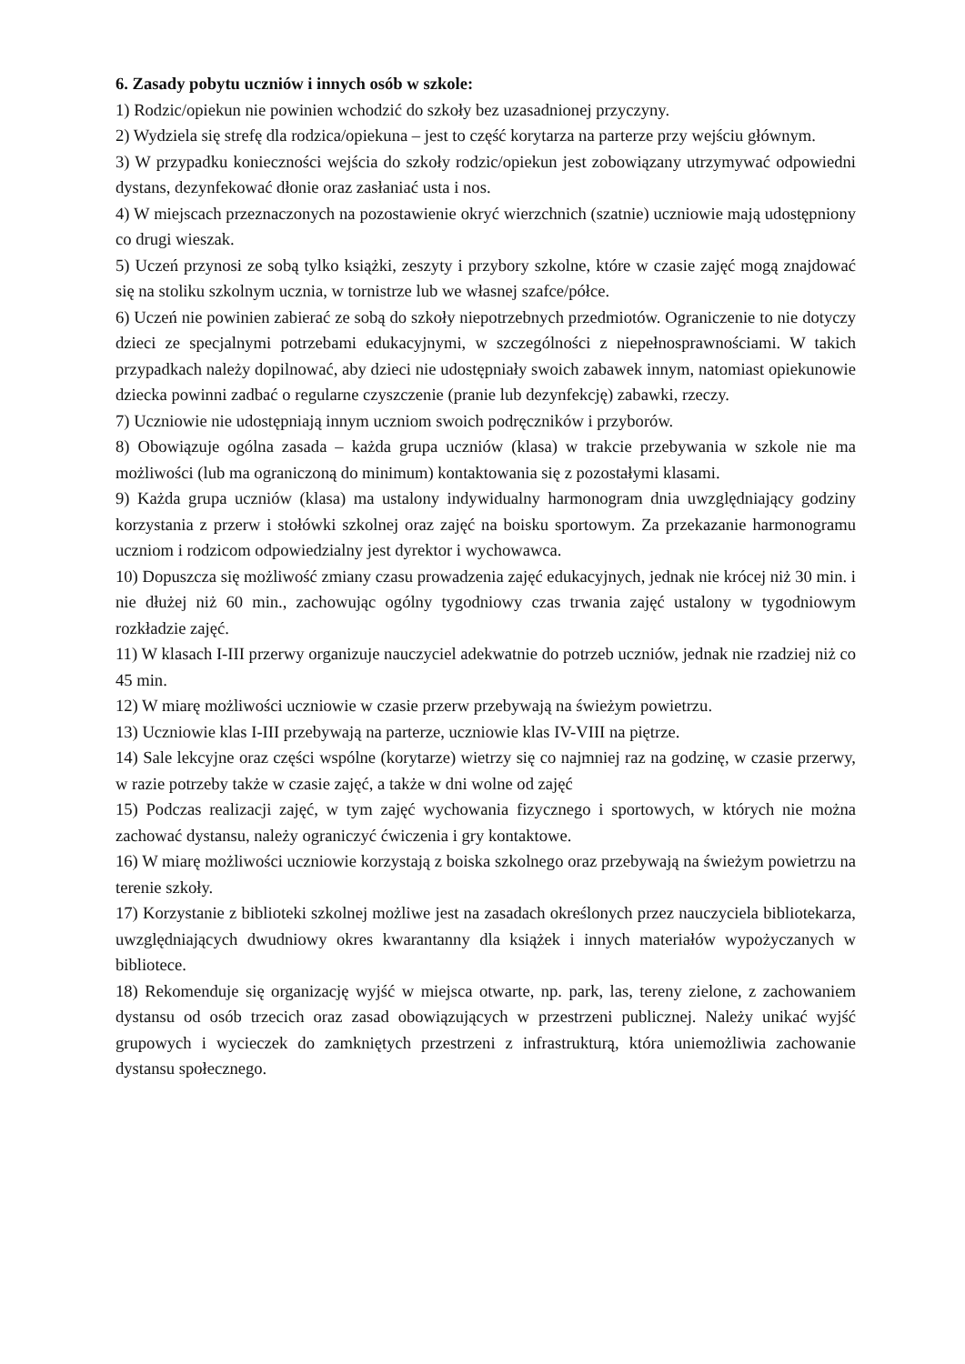6. Zasady pobytu uczniów i innych osób w szkole:
1) Rodzic/opiekun nie powinien wchodzić do szkoły bez uzasadnionej przyczyny.
2) Wydziela się strefę dla rodzica/opiekuna – jest to część korytarza na parterze przy wejściu głównym.
3) W przypadku konieczności wejścia do szkoły rodzic/opiekun jest zobowiązany utrzymywać odpowiedni dystans, dezynfekować dłonie oraz zasłaniać usta i nos.
4) W miejscach przeznaczonych na pozostawienie okryć wierzchnich (szatnie) uczniowie mają udostępniony co drugi wieszak.
5) Uczeń przynosi ze sobą tylko książki, zeszyty i przybory szkolne, które w czasie zajęć mogą znajdować się na stoliku szkolnym ucznia, w tornistrze lub we własnej szafce/półce.
6) Uczeń nie powinien zabierać ze sobą do szkoły niepotrzebnych przedmiotów. Ograniczenie to nie dotyczy dzieci ze specjalnymi potrzebami edukacyjnymi, w szczególności z niepełnosprawnościami. W takich przypadkach należy dopilnować, aby dzieci nie udostępniały swoich zabawek innym, natomiast opiekunowie dziecka powinni zadbać o regularne czyszczenie (pranie lub dezynfekcję) zabawki, rzeczy.
7) Uczniowie nie udostępniają innym uczniom swoich podręczników i przyborów.
8) Obowiązuje ogólna zasada – każda grupa uczniów (klasa) w trakcie przebywania w szkole nie ma możliwości (lub ma ograniczoną do minimum) kontaktowania się z pozostałymi klasami.
9) Każda grupa uczniów (klasa) ma ustalony indywidualny harmonogram dnia uwzględniający godziny korzystania z przerw i stołówki szkolnej oraz zajęć na boisku sportowym. Za przekazanie harmonogramu uczniom i rodzicom odpowiedzialny jest dyrektor i wychowawca.
10) Dopuszcza się możliwość zmiany czasu prowadzenia zajęć edukacyjnych, jednak nie krócej niż 30 min. i nie dłużej niż 60 min., zachowując ogólny tygodniowy czas trwania zajęć ustalony w tygodniowym rozkładzie zajęć.
11) W klasach I-III przerwy organizuje nauczyciel adekwatnie do potrzeb uczniów, jednak nie rzadziej niż co 45 min.
12) W miarę możliwości uczniowie w czasie przerw przebywają na świeżym powietrzu.
13) Uczniowie klas I-III przebywają na parterze, uczniowie klas IV-VIII na piętrze.
14) Sale lekcyjne oraz części wspólne (korytarze) wietrzy się co najmniej raz na godzinę, w czasie przerwy, w razie potrzeby także w czasie zajęć, a także w dni wolne od zajęć
15) Podczas realizacji zajęć, w tym zajęć wychowania fizycznego i sportowych, w których nie można zachować dystansu, należy ograniczyć ćwiczenia i gry kontaktowe.
16) W miarę możliwości uczniowie korzystają z boiska szkolnego oraz przebywają na świeżym powietrzu na terenie szkoły.
17) Korzystanie z biblioteki szkolnej możliwe jest na zasadach określonych przez nauczyciela bibliotekarza, uwzględniających dwudniowy okres kwarantanny dla książek i innych materiałów wypożyczanych w bibliotece.
18) Rekomenduje się organizację wyjść w miejsca otwarte, np. park, las, tereny zielone, z zachowaniem dystansu od osób trzecich oraz zasad obowiązujących w przestrzeni publicznej. Należy unikać wyjść grupowych i wycieczek do zamkniętych przestrzeni z infrastrukturą, która uniemożliwia zachowanie dystansu społecznego.